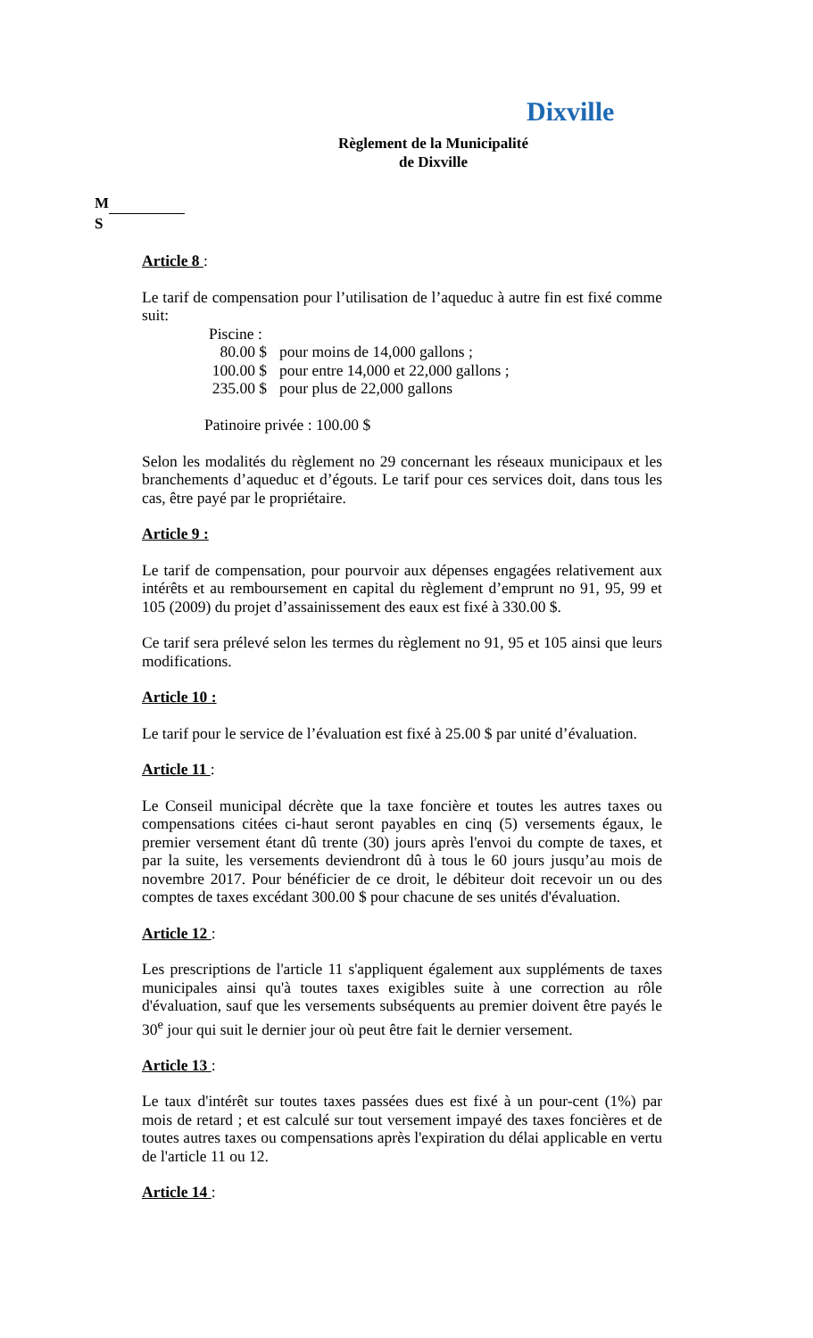Dixville
Règlement de la Municipalité
de Dixville
M
S
Article 8 :
Le tarif de compensation pour l’utilisation de l’aqueduc à autre fin est fixé comme suit:
Piscine :
80.00 $ pour moins de 14,000 gallons ;
100.00 $ pour entre 14,000 et 22,000 gallons ;
235.00 $ pour plus de 22,000 gallons
Patinoire privée : 100.00 $
Selon les modalités du règlement no 29 concernant les réseaux municipaux et les branchements d’aqueduc et d’égouts. Le tarif pour ces services doit, dans tous les cas, être payé par le propriétaire.
Article 9 :
Le tarif de compensation, pour pourvoir aux dépenses engagées relativement aux intérêts et au remboursement en capital du règlement d’emprunt no 91, 95, 99 et 105 (2009) du projet d’assainissement des eaux est fixé à 330.00 $.
Ce tarif sera prélevé selon les termes du règlement no 91, 95 et 105 ainsi que leurs modifications.
Article 10 :
Le tarif pour le service de l’évaluation est fixé à 25.00 $ par unité d’évaluation.
Article 11 :
Le Conseil municipal décrète que la taxe foncière et toutes les autres taxes ou compensations citées ci-haut seront payables en cinq (5) versements égaux, le premier versement étant dû trente (30) jours après l'envoi du compte de taxes, et par la suite, les versements deviendront dû à tous le 60 jours jusqu’au mois de novembre 2017. Pour bénéficier de ce droit, le débiteur doit recevoir un ou des comptes de taxes excédant 300.00 $ pour chacune de ses unités d'évaluation.
Article 12 :
Les prescriptions de l'article 11 s'appliquent également aux suppléments de taxes municipales ainsi qu'à toutes taxes exigibles suite à une correction au rôle d'évaluation, sauf que les versements subséquents au premier doivent être payés le 30<sup>e</sup> jour qui suit le dernier jour où peut être fait le dernier versement.
Article 13 :
Le taux d'intérêt sur toutes taxes passées dues est fixé à un pour-cent (1%) par mois de retard ; et est calculé sur tout versement impayé des taxes foncières et de toutes autres taxes ou compensations après l'expiration du délai applicable en vertu de l'article 11 ou 12.
Article 14 :